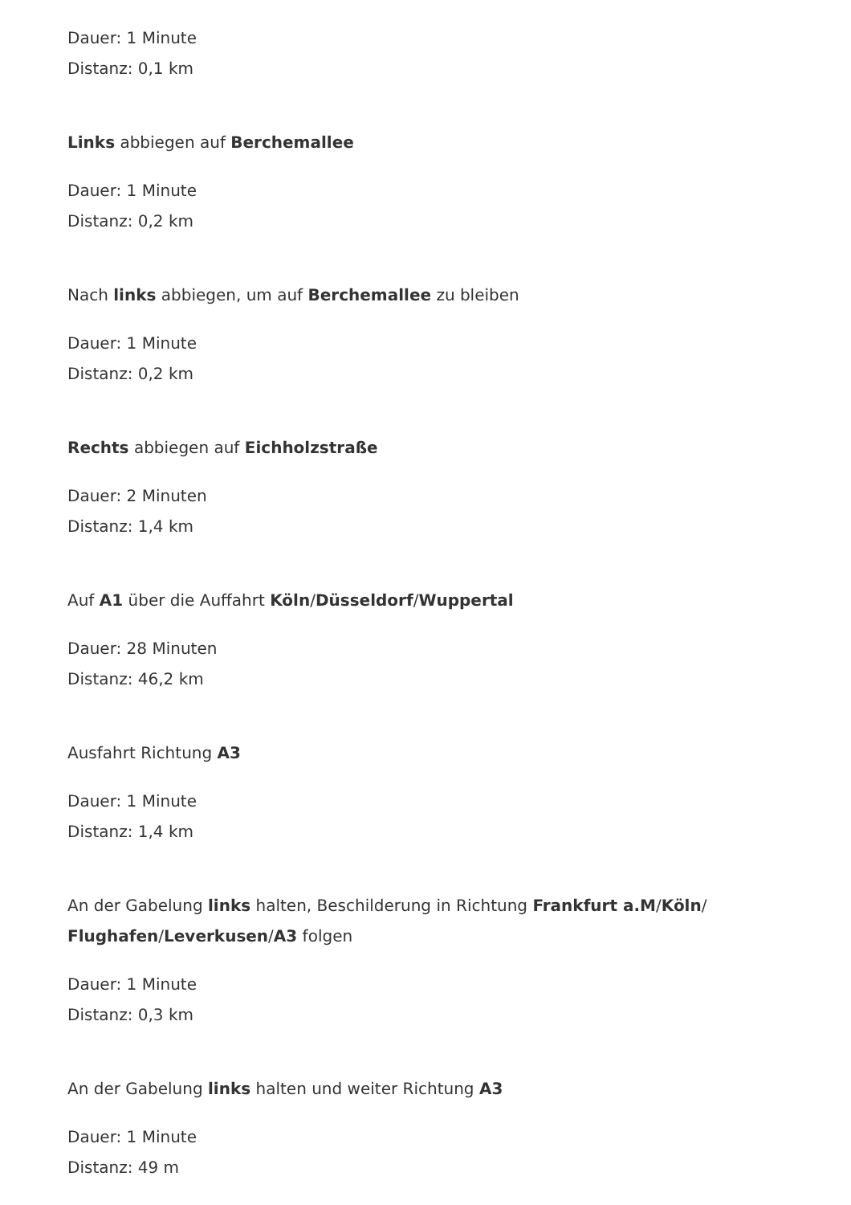Dauer: 1 Minute
Distanz: 0,1 km
Links abbiegen auf Berchemallee
Dauer: 1 Minute
Distanz: 0,2 km
Nach links abbiegen, um auf Berchemallee zu bleiben
Dauer: 1 Minute
Distanz: 0,2 km
Rechts abbiegen auf Eichholzstraße
Dauer: 2 Minuten
Distanz: 1,4 km
Auf A1 über die Auffahrt Köln/Düsseldorf/Wuppertal
Dauer: 28 Minuten
Distanz: 46,2 km
Ausfahrt Richtung A3
Dauer: 1 Minute
Distanz: 1,4 km
An der Gabelung links halten, Beschilderung in Richtung Frankfurt a.M/Köln/
Flughafen/Leverkusen/A3 folgen
Dauer: 1 Minute
Distanz: 0,3 km
An der Gabelung links halten und weiter Richtung A3
Dauer: 1 Minute
Distanz: 49 m